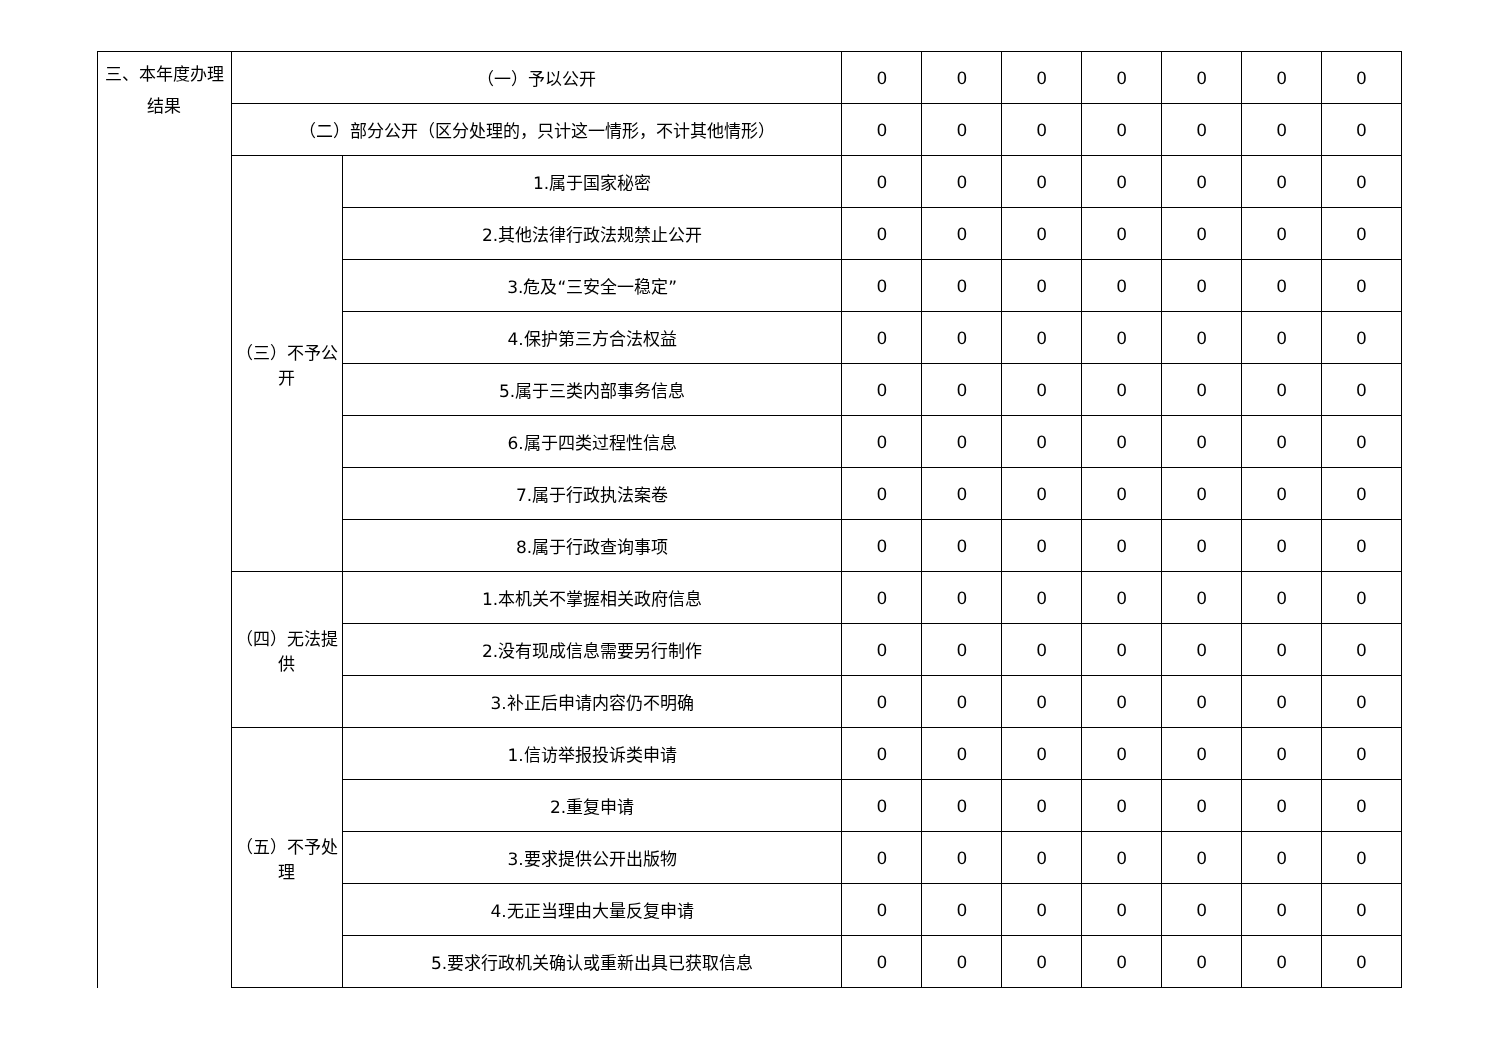| 三、本年度办理结果 | （一）予以公开 | | 0 | 0 | 0 | 0 | 0 | 0 | 0 |
| | （二）部分公开（区分处理的，只计这一情形，不计其他情形） | | 0 | 0 | 0 | 0 | 0 | 0 | 0 |
| | （三）不予公开 | 1.属于国家秘密 | 0 | 0 | 0 | 0 | 0 | 0 | 0 |
| | | 2.其他法律行政法规禁止公开 | 0 | 0 | 0 | 0 | 0 | 0 | 0 |
| | | 3.危及“三安全一稳定” | 0 | 0 | 0 | 0 | 0 | 0 | 0 |
| | | 4.保护第三方合法权益 | 0 | 0 | 0 | 0 | 0 | 0 | 0 |
| | | 5.属于三类内部事务信息 | 0 | 0 | 0 | 0 | 0 | 0 | 0 |
| | | 6.属于四类过程性信息 | 0 | 0 | 0 | 0 | 0 | 0 | 0 |
| | | 7.属于行政执法案卷 | 0 | 0 | 0 | 0 | 0 | 0 | 0 |
| | | 8.属于行政查询事项 | 0 | 0 | 0 | 0 | 0 | 0 | 0 |
| | （四）无法提供 | 1.本机关不掌握相关政府信息 | 0 | 0 | 0 | 0 | 0 | 0 | 0 |
| | | 2.没有现成信息需要另行制作 | 0 | 0 | 0 | 0 | 0 | 0 | 0 |
| | | 3.补正后申请内容仍不明确 | 0 | 0 | 0 | 0 | 0 | 0 | 0 |
| | （五）不予处理 | 1.信访举报投诉类申请 | 0 | 0 | 0 | 0 | 0 | 0 | 0 |
| | | 2.重复申请 | 0 | 0 | 0 | 0 | 0 | 0 | 0 |
| | | 3.要求提供公开出版物 | 0 | 0 | 0 | 0 | 0 | 0 | 0 |
| | | 4.无正当理由大量反复申请 | 0 | 0 | 0 | 0 | 0 | 0 | 0 |
| | | 5.要求行政机关确认或重新出具已获取信息 | 0 | 0 | 0 | 0 | 0 | 0 | 0 |